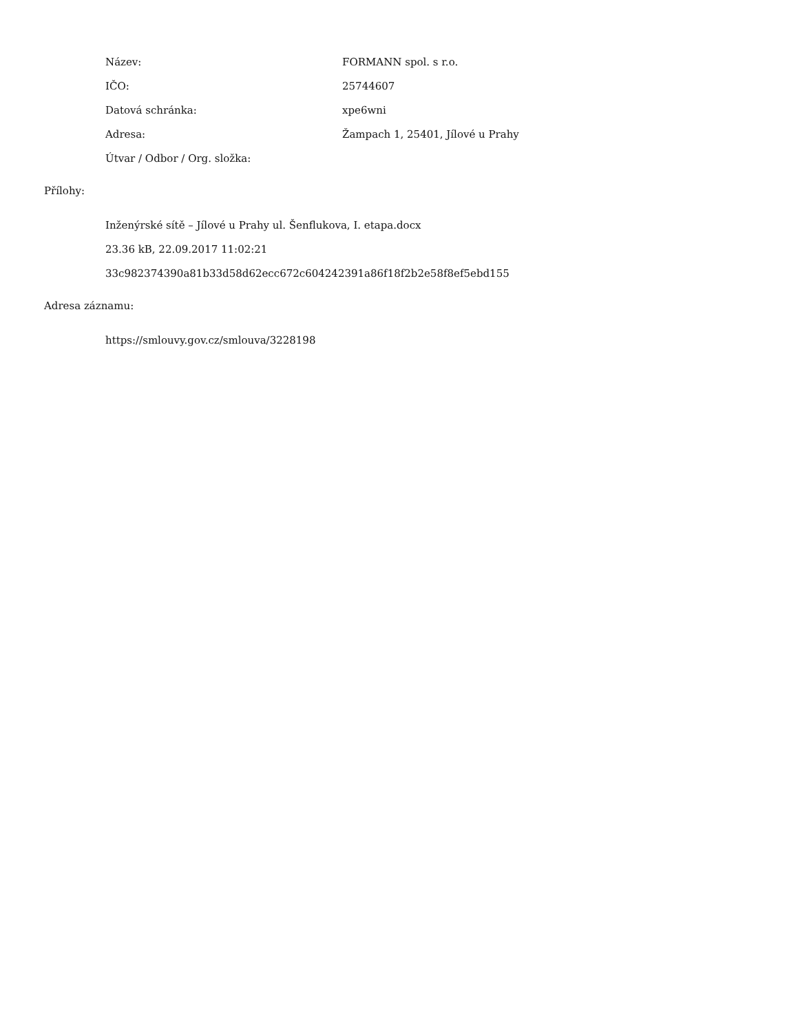Název: FORMANN spol. s r.o.
IČO: 25744607
Datová schránka: xpe6wni
Adresa:
Žampach 1, 25401, Jílové u Prahy
Útvar / Odbor / Org. složka:
Přílohy:
Inženýrské sítě – Jílové u Prahy ul. Šenflukova, I. etapa.docx
23.36 kB, 22.09.2017 11:02:21
33c982374390a81b33d58d62ecc672c604242391a86f18f2b2e58f8ef5ebd155
Adresa záznamu:
https://smlouvy.gov.cz/smlouva/3228198